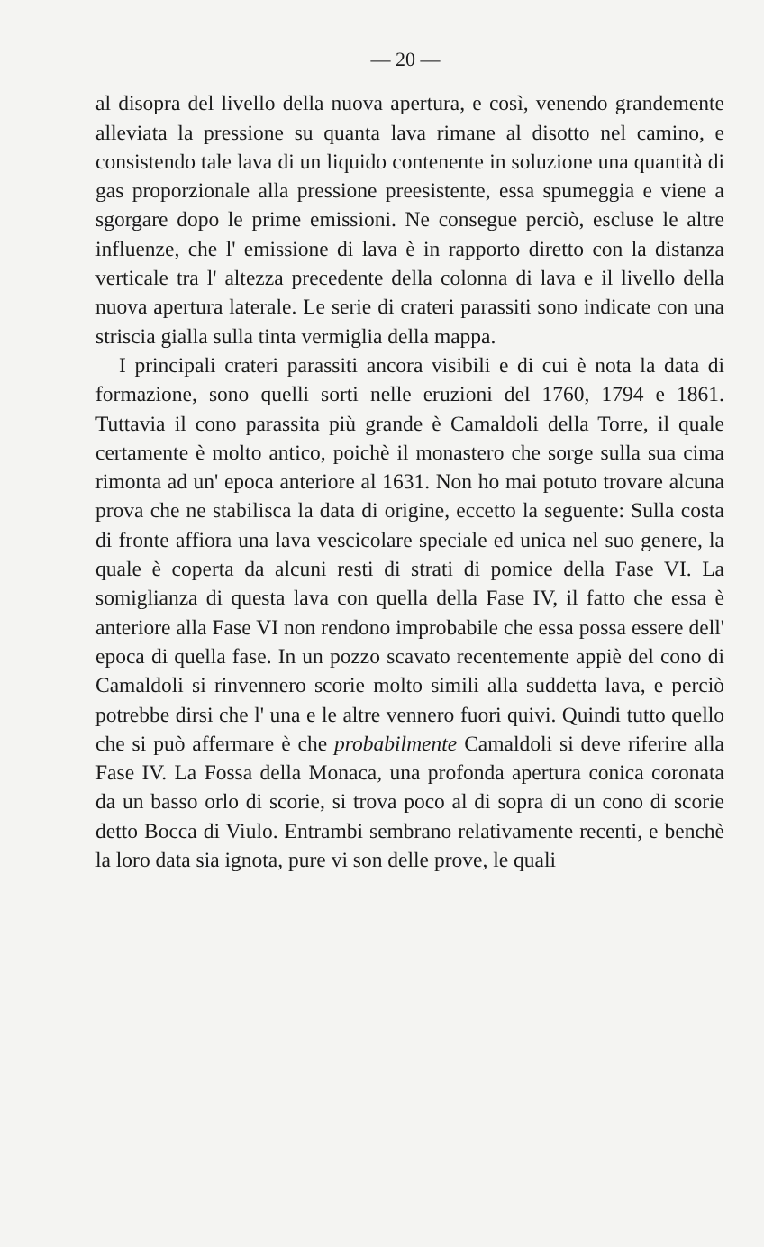— 20 —
al disopra del livello della nuova apertura, e così, venendo grandemente alleviata la pressione su quanta lava rimane al disotto nel camino, e consistendo tale lava di un liquido contenente in soluzione una quantità di gas proporzionale alla pressione preesistente, essa spumeggia e viene a sgorgare dopo le prime emissioni. Ne consegue perciò, escluse le altre influenze, che l' emissione di lava è in rapporto diretto con la distanza verticale tra l' altezza precedente della colonna di lava e il livello della nuova apertura laterale. Le serie di crateri parassiti sono indicate con una striscia gialla sulla tinta vermiglia della mappa.
I principali crateri parassiti ancora visibili e di cui è nota la data di formazione, sono quelli sorti nelle eruzioni del 1760, 1794 e 1861. Tuttavia il cono parassita più grande è Camaldoli della Torre, il quale certamente è molto antico, poichè il monastero che sorge sulla sua cima rimonta ad un' epoca anteriore al 1631. Non ho mai potuto trovare alcuna prova che ne stabilisca la data di origine, eccetto la seguente: Sulla costa di fronte affiora una lava vescicolare speciale ed unica nel suo genere, la quale è coperta da alcuni resti di strati di pomice della Fase VI. La somiglianza di questa lava con quella della Fase IV, il fatto che essa è anteriore alla Fase VI non rendono improbabile che essa possa essere dell' epoca di quella fase. In un pozzo scavato recentemente appiè del cono di Camaldoli si rinvennero scorie molto simili alla suddetta lava, e perciò potrebbe dirsi che l' una e le altre vennero fuori quivi. Quindi tutto quello che si può affermare è che probabilmente Camaldoli si deve riferire alla Fase IV. La Fossa della Monaca, una profonda apertura conica coronata da un basso orlo di scorie, si trova poco al di sopra di un cono di scorie detto Bocca di Viulo. Entrambi sembrano relativamente recenti, e benchè la loro data sia ignota, pure vi son delle prove, le quali